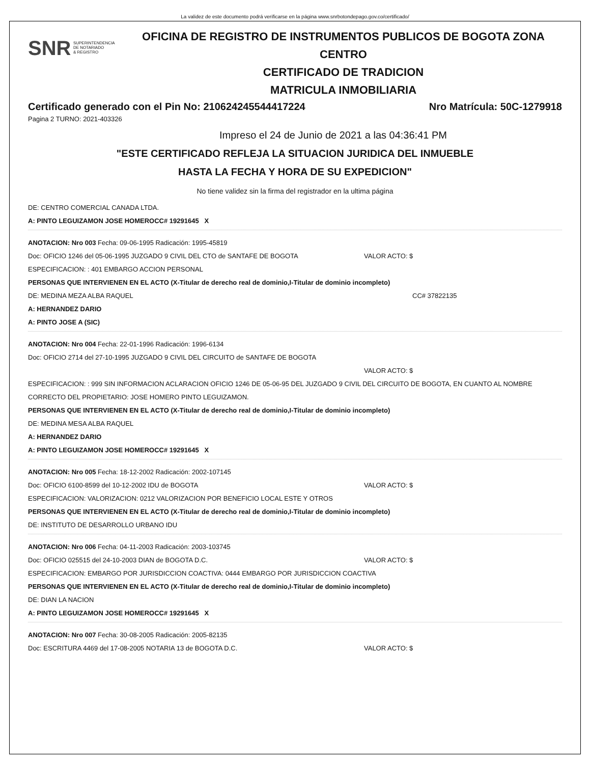La validez de este documento podrá verificarse en la página www.snrbotondepago.gov.co/certificado/
SNR SUPERINTENDENCIA
DE NOTARIADO
& REGISTRO
OFICINA DE REGISTRO DE INSTRUMENTOS PUBLICOS DE BOGOTA ZONA CENTRO
CERTIFICADO DE TRADICION
MATRICULA INMOBILIARIA
Certificado generado con el Pin No: 210624245544417224 Nro Matrícula: 50C-1279918
Pagina 2 TURNO: 2021-403326
Impreso el 24 de Junio de 2021 a las 04:36:41 PM
"ESTE CERTIFICADO REFLEJA LA SITUACION JURIDICA DEL INMUEBLE
HASTA LA FECHA Y HORA DE SU EXPEDICION"
No tiene validez sin la firma del registrador en la ultima página
DE: CENTRO COMERCIAL CANADA LTDA.
A: PINTO LEGUIZAMON JOSE HOMERO CC# 19291645 X
ANOTACION: Nro 003 Fecha: 09-06-1995 Radicación: 1995-45819
Doc: OFICIO 1246 del 05-06-1995 JUZGADO 9 CIVIL DEL CTO de SANTAFE DE BOGOTA VALOR ACTO: $
ESPECIFICACION: : 401 EMBARGO ACCION PERSONAL
PERSONAS QUE INTERVIENEN EN EL ACTO (X-Titular de derecho real de dominio,I-Titular de dominio incompleto)
DE: MEDINA MEZA ALBA RAQUEL CC# 37822135
A: HERNANDEZ DARIO
A: PINTO JOSE A (SIC)
ANOTACION: Nro 004 Fecha: 22-01-1996 Radicación: 1996-6134
Doc: OFICIO 2714 del 27-10-1995 JUZGADO 9 CIVIL DEL CIRCUITO de SANTAFE DE BOGOTA
VALOR ACTO: $
ESPECIFICACION: : 999 SIN INFORMACION ACLARACION OFICIO 1246 DE 05-06-95 DEL JUZGADO 9 CIVIL DEL CIRCUITO DE BOGOTA, EN CUANTO AL NOMBRE CORRECTO DEL PROPIETARIO: JOSE HOMERO PINTO LEGUIZAMON.
PERSONAS QUE INTERVIENEN EN EL ACTO (X-Titular de derecho real de dominio,I-Titular de dominio incompleto)
DE: MEDINA MESA ALBA RAQUEL
A: HERNANDEZ DARIO
A: PINTO LEGUIZAMON JOSE HOMERO CC# 19291645 X
ANOTACION: Nro 005 Fecha: 18-12-2002 Radicación: 2002-107145
Doc: OFICIO 6100-8599 del 10-12-2002 IDU de BOGOTA VALOR ACTO: $
ESPECIFICACION: VALORIZACION: 0212 VALORIZACION POR BENEFICIO LOCAL ESTE Y OTROS
PERSONAS QUE INTERVIENEN EN EL ACTO (X-Titular de derecho real de dominio,I-Titular de dominio incompleto)
DE: INSTITUTO DE DESARROLLO URBANO IDU
ANOTACION: Nro 006 Fecha: 04-11-2003 Radicación: 2003-103745
Doc: OFICIO 025515 del 24-10-2003 DIAN de BOGOTA D.C. VALOR ACTO: $
ESPECIFICACION: EMBARGO POR JURISDICCION COACTIVA: 0444 EMBARGO POR JURISDICCION COACTIVA
PERSONAS QUE INTERVIENEN EN EL ACTO (X-Titular de derecho real de dominio,I-Titular de dominio incompleto)
DE: DIAN LA NACION
A: PINTO LEGUIZAMON JOSE HOMERO CC# 19291645 X
ANOTACION: Nro 007 Fecha: 30-08-2005 Radicación: 2005-82135
Doc: ESCRITURA 4469 del 17-08-2005 NOTARIA 13 de BOGOTA D.C. VALOR ACTO: $